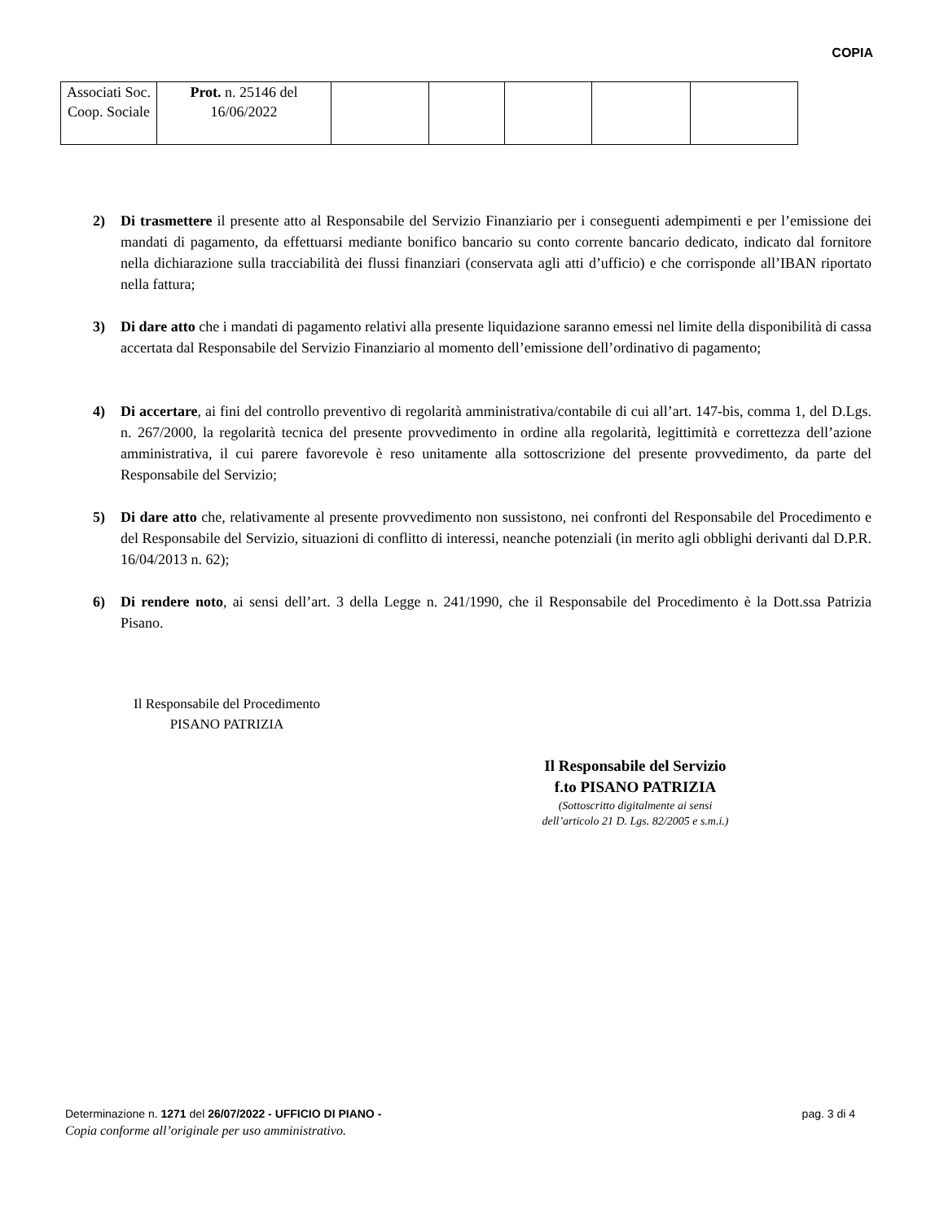COPIA
| Associati Soc. Coop. Sociale | Prot. n. 25146 del 16/06/2022 | | | | | |
2) Di trasmettere il presente atto al Responsabile del Servizio Finanziario per i conseguenti adempimenti e per l’emissione dei mandati di pagamento, da effettuarsi mediante bonifico bancario su conto corrente bancario dedicato, indicato dal fornitore nella dichiarazione sulla tracciabilità dei flussi finanziari (conservata agli atti d’ufficio) e che corrisponde all’IBAN riportato nella fattura;
3) Di dare atto che i mandati di pagamento relativi alla presente liquidazione saranno emessi nel limite della disponibilità di cassa accertata dal Responsabile del Servizio Finanziario al momento dell’emissione dell’ordinativo di pagamento;
4) Di accertare, ai fini del controllo preventivo di regolarità amministrativa/contabile di cui all’art. 147-bis, comma 1, del D.Lgs. n. 267/2000, la regolarità tecnica del presente provvedimento in ordine alla regolarità, legittimità e correttezza dell’azione amministrativa, il cui parere favorevole è reso unitamente alla sottoscrizione del presente provvedimento, da parte del Responsabile del Servizio;
5) Di dare atto che, relativamente al presente provvedimento non sussistono, nei confronti del Responsabile del Procedimento e del Responsabile del Servizio, situazioni di conflitto di interessi, neanche potenziali (in merito agli obblighi derivanti dal D.P.R. 16/04/2013 n. 62);
6) Di rendere noto, ai sensi dell’art. 3 della Legge n. 241/1990, che il Responsabile del Procedimento è la Dott.ssa Patrizia Pisano.
Il Responsabile del Procedimento
PISANO PATRIZIA
Il Responsabile del Servizio
f.to PISANO PATRIZIA
(Sottoscritto digitalmente ai sensi
dell’articolo 21 D. Lgs. 82/2005 e s.m.i.)
pag. 3 di 4 Determinazione n. 1271 del 26/07/2022 - UFFICIO DI PIANO -
Copia conforme all’originale per uso amministrativo.